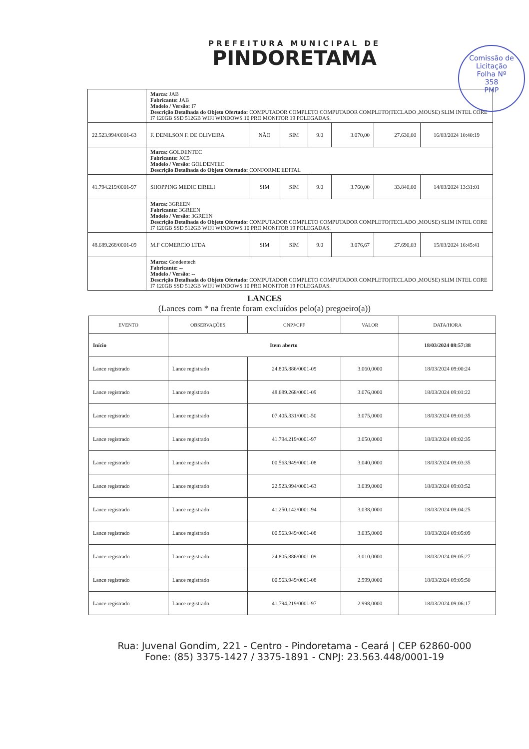PREFEITURA MUNICIPAL DE
PINDORETAMA
Comissão de Licitação
Folha Nº
358
PMP
| | Marca: JAB Fabricante: JAB Modelo / Versão: I7 Descrição Detalhada do Objeto Ofertado: COMPUTADOR COMPLETO COMPUTADOR COMPLETO(TECLADO ,MOUSE) SLIM INTEL CORE I7 120GB SSD 512GB WIFI WINDOWS 10 PRO MONITOR 19 POLEGADAS. | | | | | | |
| 22.523.994/0001-63 | F. DENILSON F. DE OLIVEIRA | NÃO | SIM | 9.0 | 3.070,00 | 27.630,00 | 16/03/2024 10:40:19 |
| | Marca: GOLDENTEC Fabricante: XC5 Modelo / Versão: GOLDENTEC Descrição Detalhada do Objeto Ofertado: CONFORME EDITAL | | | | | | |
| 41.794.219/0001-97 | SHOPPING MEDIC EIRELI | SIM | SIM | 9.0 | 3.760,00 | 33.840,00 | 14/03/2024 13:31:01 |
| | Marca: 3GREEN Fabricante: 3GREEN Modelo / Versão: 3GREEN Descrição Detalhada do Objeto Ofertado: COMPUTADOR COMPLETO COMPUTADOR COMPLETO(TECLADO ,MOUSE) SLIM INTEL CORE I7 120GB SSD 512GB WIFI WINDOWS 10 PRO MONITOR 19 POLEGADAS. | | | | | | |
| 48.689.268/0001-09 | M.F COMERCIO LTDA | SIM | SIM | 9.0 | 3.076,67 | 27.690,03 | 15/03/2024 16:45:41 |
| | Marca: Gondentech Fabricante: -- Modelo / Versão: -- Descrição Detalhada do Objeto Ofertado: COMPUTADOR COMPLETO COMPUTADOR COMPLETO(TECLADO ,MOUSE) SLIM INTEL CORE I7 120GB SSD 512GB WIFI WINDOWS 10 PRO MONITOR 19 POLEGADAS. | | | | | | |
LANCES
(Lances com * na frente foram excluídos pelo(a) pregoeiro(a))
| EVENTO | OBSERVAÇÕES | CNPJ/CPF | VALOR | DATA/HORA |
| --- | --- | --- | --- | --- |
| Início | Item aberto | | | 18/03/2024 08:57:38 |
| Lance registrado | Lance registrado | 24.805.886/0001-09 | 3.060,0000 | 18/03/2024 09:00:24 |
| Lance registrado | Lance registrado | 48.689.268/0001-09 | 3.076,0000 | 18/03/2024 09:01:22 |
| Lance registrado | Lance registrado | 07.405.331/0001-50 | 3.075,0000 | 18/03/2024 09:01:35 |
| Lance registrado | Lance registrado | 41.794.219/0001-97 | 3.050,0000 | 18/03/2024 09:02:35 |
| Lance registrado | Lance registrado | 00.563.949/0001-08 | 3.040,0000 | 18/03/2024 09:03:35 |
| Lance registrado | Lance registrado | 22.523.994/0001-63 | 3.039,0000 | 18/03/2024 09:03:52 |
| Lance registrado | Lance registrado | 41.250.142/0001-94 | 3.038,0000 | 18/03/2024 09:04:25 |
| Lance registrado | Lance registrado | 00.563.949/0001-08 | 3.035,0000 | 18/03/2024 09:05:09 |
| Lance registrado | Lance registrado | 24.805.886/0001-09 | 3.010,0000 | 18/03/2024 09:05:27 |
| Lance registrado | Lance registrado | 00.563.949/0001-08 | 2.999,0000 | 18/03/2024 09:05:50 |
| Lance registrado | Lance registrado | 41.794.219/0001-97 | 2.998,0000 | 18/03/2024 09:06:17 |
Rua: Juvenal Gondim, 221 - Centro - Pindoretama - Ceará | CEP 62860-000
Fone: (85) 3375-1427 / 3375-1891 - CNPJ: 23.563.448/0001-19